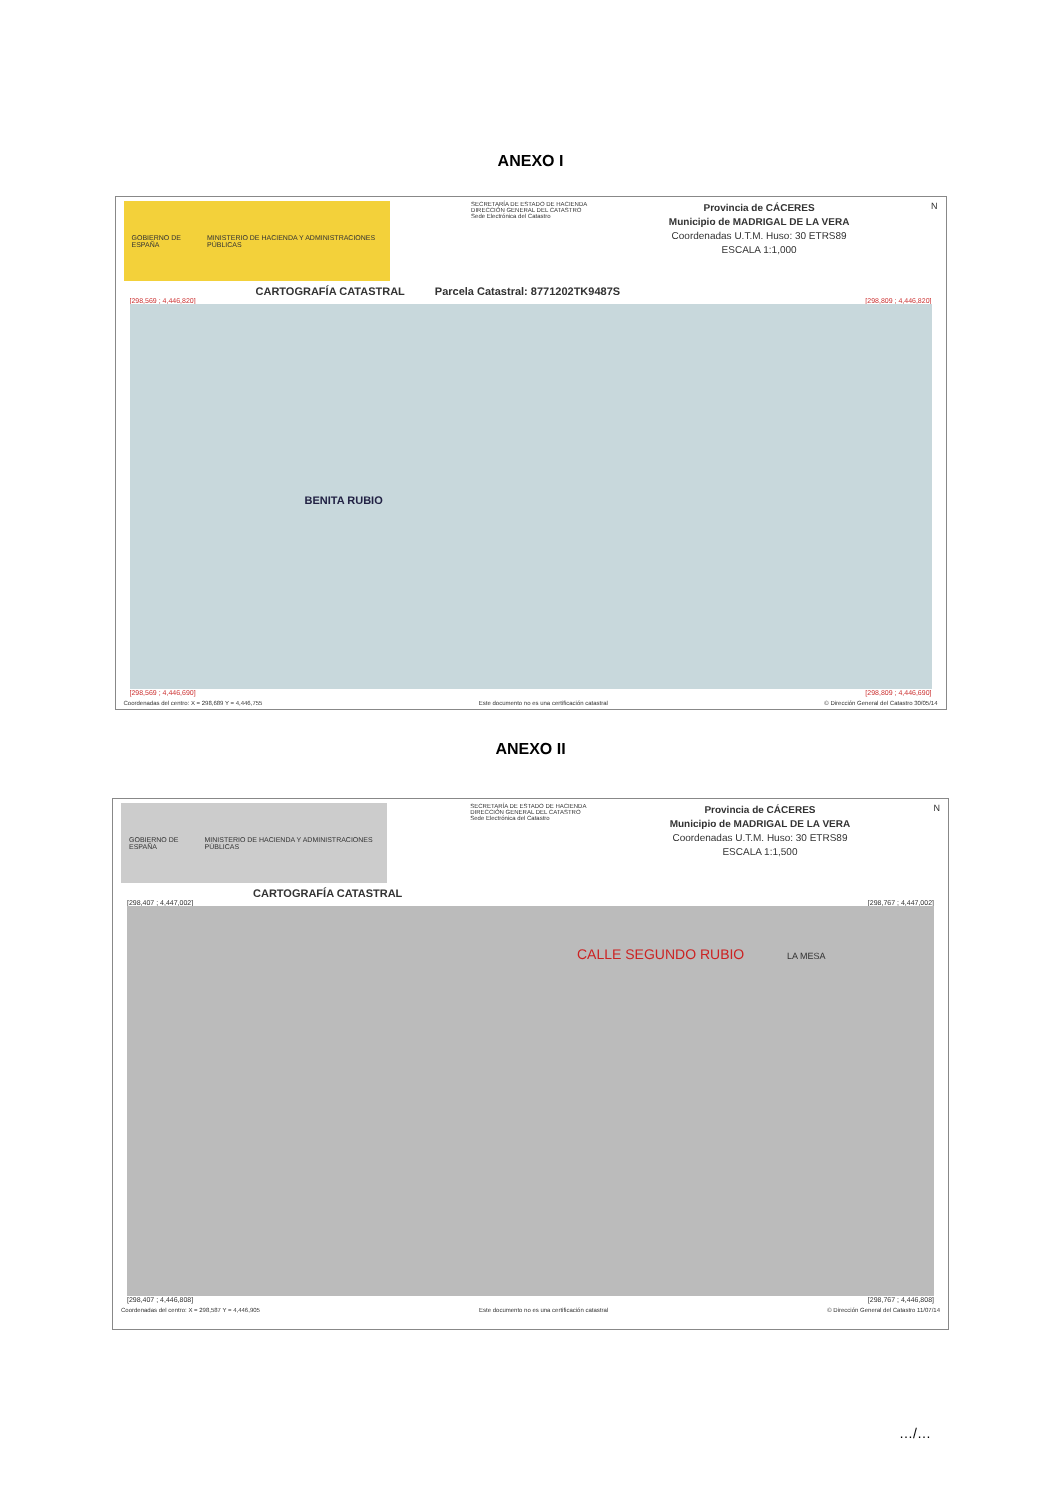ANEXO I
GOBIERNO DE ESPAÑA MINISTERIO DE HACIENDA Y ADMINISTRACIONES PÚBLICAS
SECRETARÍA DE ESTADO DE HACIENDA
DIRECCIÓN GENERAL DEL CATASTRO
Sede Electrónica del Catastro
Provincia de CÁCERES
Municipio de MADRIGAL DE LA VERA
Coordenadas U.T.M. Huso: 30 ETRS89
ESCALA 1:1,000
N
CARTOGRAFÍA CATASTRAL Parcela Catastral: 8771202TK9487S
[298,569 ; 4,446,820] [298,809 ; 4,446,820]
BENITA RUBIO
[298,569 ; 4,446,690] [298,809 ; 4,446,690]
Coordenadas del centro: X = 298,689 Y = 4,446,755 Este documento no es una certificación catastral © Dirección General del Catastro 30/05/14
ANEXO II
GOBIERNO DE ESPAÑA MINISTERIO DE HACIENDA Y ADMINISTRACIONES PÚBLICAS
SECRETARÍA DE ESTADO DE HACIENDA
DIRECCIÓN GENERAL DEL CATASTRO
Sede Electrónica del Catastro
Provincia de CÁCERES
Municipio de MADRIGAL DE LA VERA
Coordenadas U.T.M. Huso: 30 ETRS89
ESCALA 1:1,500
N
CARTOGRAFÍA CATASTRAL
[298,407 ; 4,447,002] [298,767 ; 4,447,002]
CALLE SEGUNDO RUBIO LA MESA
[298,407 ; 4,446,808] [298,767 ; 4,446,808]
Coordenadas del centro: X = 298,587 Y = 4,446,905 Este documento no es una certificación catastral © Dirección General del Catastro 11/07/14
…/…